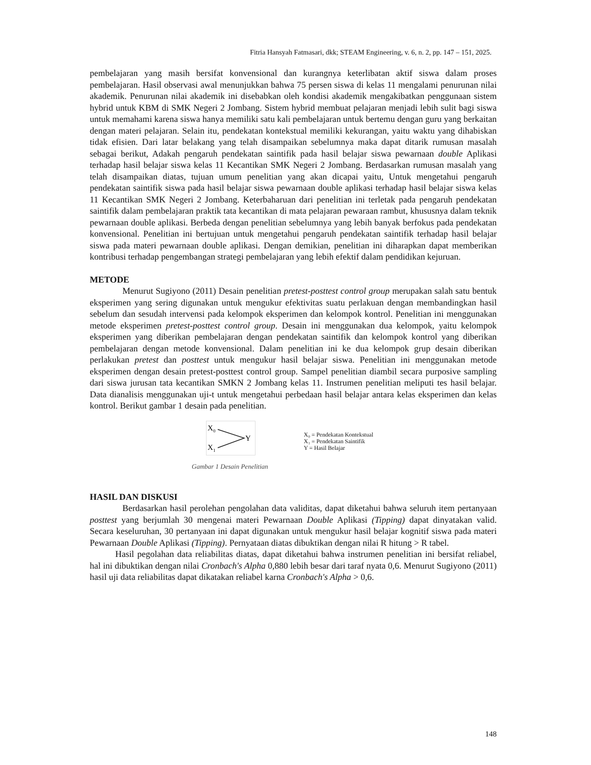Fitria Hansyah Fatmasari, dkk; STEAM Engineering, v. 6, n. 2, pp. 147 – 151, 2025.
pembelajaran yang masih bersifat konvensional dan kurangnya keterlibatan aktif siswa dalam proses pembelajaran. Hasil observasi awal menunjukkan bahwa 75 persen siswa di kelas 11 mengalami penurunan nilai akademik. Penurunan nilai akademik ini disebabkan oleh kondisi akademik mengakibatkan penggunaan sistem hybrid untuk KBM di SMK Negeri 2 Jombang. Sistem hybrid membuat pelajaran menjadi lebih sulit bagi siswa untuk memahami karena siswa hanya memiliki satu kali pembelajaran untuk bertemu dengan guru yang berkaitan dengan materi pelajaran. Selain itu, pendekatan kontekstual memiliki kekurangan, yaitu waktu yang dihabiskan tidak efisien. Dari latar belakang yang telah disampaikan sebelumnya maka dapat ditarik rumusan masalah sebagai berikut, Adakah pengaruh pendekatan saintifik pada hasil belajar siswa pewarnaan double Aplikasi terhadap hasil belajar siswa kelas 11 Kecantikan SMK Negeri 2 Jombang. Berdasarkan rumusan masalah yang telah disampaikan diatas, tujuan umum penelitian yang akan dicapai yaitu, Untuk mengetahui pengaruh pendekatan saintifik siswa pada hasil belajar siswa pewarnaan double aplikasi terhadap hasil belajar siswa kelas 11 Kecantikan SMK Negeri 2 Jombang. Keterbaharuan dari penelitian ini terletak pada pengaruh pendekatan saintifik dalam pembelajaran praktik tata kecantikan di mata pelajaran pewaraan rambut, khususnya dalam teknik pewarnaan double aplikasi. Berbeda dengan penelitian sebelumnya yang lebih banyak berfokus pada pendekatan konvensional. Penelitian ini bertujuan untuk mengetahui pengaruh pendekatan saintifik terhadap hasil belajar siswa pada materi pewarnaan double aplikasi. Dengan demikian, penelitian ini diharapkan dapat memberikan kontribusi terhadap pengembangan strategi pembelajaran yang lebih efektif dalam pendidikan kejuruan.
METODE
Menurut Sugiyono (2011) Desain penelitian pretest-posttest control group merupakan salah satu bentuk eksperimen yang sering digunakan untuk mengukur efektivitas suatu perlakuan dengan membandingkan hasil sebelum dan sesudah intervensi pada kelompok eksperimen dan kelompok kontrol. Penelitian ini menggunakan metode eksperimen pretest-posttest control group. Desain ini menggunakan dua kelompok, yaitu kelompok eksperimen yang diberikan pembelajaran dengan pendekatan saintifik dan kelompok kontrol yang diberikan pembelajaran dengan metode konvensional. Dalam penelitian ini ke dua kelompok grup desain diberikan perlakukan pretest dan posttest untuk mengukur hasil belajar siswa. Penelitian ini menggunakan metode eksperimen dengan desain pretest-posttest control group. Sampel penelitian diambil secara purposive sampling dari siswa jurusan tata kecantikan SMKN 2 Jombang kelas 11. Instrumen penelitian meliputi tes hasil belajar. Data dianalisis menggunakan uji-t untuk mengetahui perbedaan hasil belajar antara kelas eksperimen dan kelas kontrol. Berikut gambar 1 desain pada penelitian.
X
0
X
1
Y
Gambar 1 Desain Penelitian
X₀ = Pendekatan Kontekstual
X₁ = Pendekatan Saintifik
Y = Hasil Belajar
HASIL DAN DISKUSI
Berdasarkan hasil perolehan pengolahan data validitas, dapat diketahui bahwa seluruh item pertanyaan posttest yang berjumlah 30 mengenai materi Pewarnaan Double Aplikasi (Tipping) dapat dinyatakan valid. Secara keseluruhan, 30 pertanyaan ini dapat digunakan untuk mengukur hasil belajar kognitif siswa pada materi Pewarnaan Double Aplikasi (Tipping). Pernyataan diatas dibuktikan dengan nilai R hitung > R tabel.
Hasil pegolahan data reliabilitas diatas, dapat diketahui bahwa instrumen penelitian ini bersifat reliabel, hal ini dibuktikan dengan nilai Cronbach's Alpha 0,880 lebih besar dari taraf nyata 0,6. Menurut Sugiyono (2011) hasil uji data reliabilitas dapat dikatakan reliabel karna Cronbach's Alpha > 0,6.
148